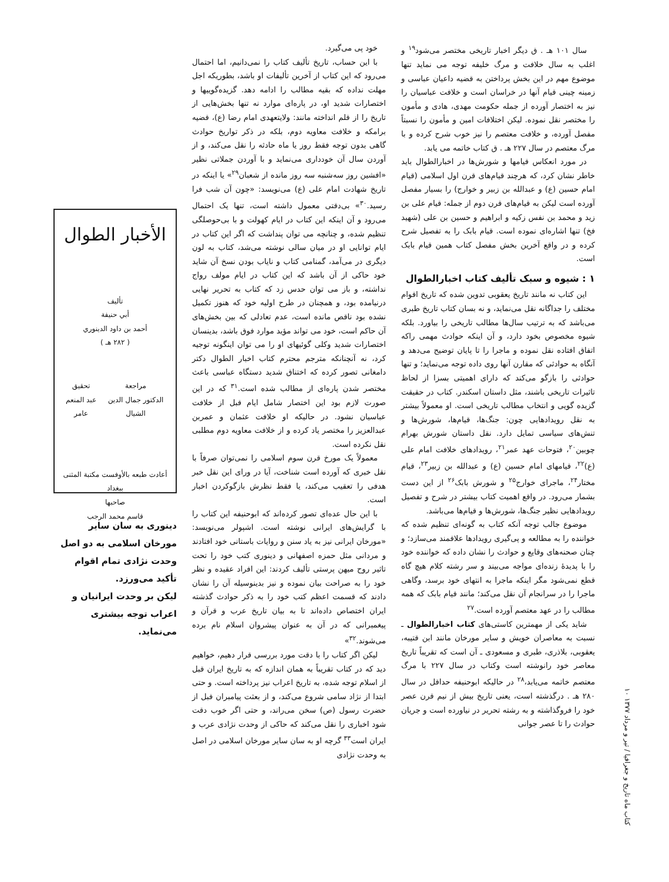کتاب ماه تاریخ و جغرافیا / تیر و مرداد ۱۳۷۷ ۱۰
سال ۱۰۱ هـ . ق دیگر اخبار تاریخی مختصر می‌شود<sup>۱۹</sup> و اغلب به سال خلافت و مرگ خلیفه توجه می نماید تنها موضوع مهم در این بخش پرداختن به قضیه داعیان عباسی و زمینه چینی قیام آنها در خراسان است و خلافت عباسیان را نیز به اختصار آورده از جمله حکومت مهدی، هادی و مأمون را مختصر نقل نموده. لیکن اختلافات امین و مأمون را نسبتاً مفصل آورده، و خلافت معتصم را نیز خوب شرح کرده و با مرگ معتصم در سال ۲۲۷ هـ . ق کتاب خاتمه می یابد.
در مورد انعکاس قیامها و شورش‌ها در اخبارالطوال باید خاطر نشان کرد، که هرچند قیام‌های قرن اول اسلامی (قیام امام حسین (ع) و عبدالله بن زبیر و خوارج) را بسیار مفصل آورده است لیکن به قیام‌های قرن دوم از جمله: قیام علی بن زید و محمد بن نفس زکیه و ابراهیم و حسین بن علی (شهید فخ) تنها اشاره‌ای نموده است. قیام بابک را به تفصیل شرح کرده و در واقع آخرین بخش مفصل کتاب همین قیام بابک است.
۱ : شیوه و سبک تألیف کتاب اخبارالطوال
این کتاب نه مانند تاریخ یعقوبی تدوین شده که تاریخ اقوام مختلف را جداگانه نقل می‌نماید، و نه بسان کتاب تاریخ طبری می‌باشد که به ترتیب سال‌ها مطالب تاریخی را بیاورد. بلکه شیوه مخصوص بخود دارد، و آن اینکه حوادث مهمی راکه اتفاق افتاده نقل نموده و ماجرا را تا پایان توضیح می‌دهد و آنگاه به حوادثی که مقارن آنها روی داده توجه می‌نماید؛ و تنها حوادثی را بازگو می‌کند که دارای اهمیتی بسزا از لحاظ تاثیرات تاریخی باشند، مثل داستان اسکندر. کتاب در حقیقت گزیده گویی و انتخاب مطالب تاریخی است. او معمولاً بیشتر به نقل رویدادهایی چون: جنگ‌ها، قیام‌ها، شورش‌ها و تنش‌های سیاسی تمایل دارد. نقل داستان شورش بهرام چوبین<sup>۲۰</sup>، فتوحات عهد عمر<sup>۲۱</sup>، رویدادهای خلافت امام علی (ع)<sup>۲۲</sup>، قیامهای امام حسین (ع) و عبدالله بن زبیر<sup>۲۳</sup>، قیام مختار<sup>۲۴</sup>، ماجرای خوارج<sup>۲۵</sup> و شورش بابک<sup>۲۶</sup> از این دست بشمار می‌رود. در واقع اهمیت کتاب بیشتر در شرح و تفصیل رویدادهایی نظیر جنگ‌ها، شورش‌ها و قیام‌ها می‌باشد.
موضوع جالب توجه آنکه کتاب به گونه‌ای تنظیم شده که خواننده را به مطالعه و پی‌گیری رویدادها علاقمند می‌سازد؛ و چنان صحنه‌های وقایع و حوادث را نشان داده که خواننده خود را با پدیدهٔ زنده‌ای مواجه می‌بیند و سر رشته کلام هیچ گاه قطع نمی‌شود مگر اینکه ماجرا به انتهای خود برسد، وگاهی ماجرا را در سرانجام آن نقل می‌کند؛ مانند قیام بابک که همه مطالب را در عهد معتصم آورده است.<sup>۲۷</sup>
شاید یکی از مهمترین کاستی‌های کتاب اخبارالطوال ـ نسبت به معاصران خویش و سایر مورخان مانند ابن قتیبه، یعقوبی، بلاذری، طبری و مسعودی ـ آن است که تقریباً تاریخ معاصر خود رانوشته است وکتاب در سال ۲۲۷ با مرگ معتصم خاتمه می‌یابد،<sup>۲۸</sup> در حالیکه ابوحنیفه حداقل در سال ۲۸۰ هـ . درگذشته است، یعنی تاریخ بیش از نیم قرن عصر خود را فروگذاشته و به رشته تحریر در نیاورده است و جریان حوادث را تا عصر جوانی
خود پی می‌گیرد.
با این حساب، تاریخ تألیف کتاب را نمی‌دانیم، اما احتمال می‌رود که این کتاب از آخرین تألیفات او باشد، بطوریکه اجل مهلت نداده که بقیه مطالب را ادامه دهد. گزیده‌گوییها و اختصارات شدید او، در پاره‌ای موارد نه تنها بخش‌هایی از تاریخ را از قلم انداخته مانند: ولایتعهدی امام رضا (ع)، قضیه برامکه و خلافت معاویه دوم، بلکه در ذکر تواریخ حوادث گاهی بدون توجه فقط روز یا ماه حادثه را نقل می‌کند، و از آوردن سال آن خودداری می‌نماید و با آوردن جملاتی نظیر «افشین روز سه‌شنبه سه روز مانده از شعبان<sup>۲۹</sup>» یا اینکه در تاریخ شهادت امام علی (ع) می‌نویسد: «چون آن شب فرا رسید.<sup>۳۰</sup>» بی‌دقتی معمول داشته است، تنها یک احتمال می‌رود و آن اینکه این کتاب در ایام کهولت و با بی‌حوصلگی تنظیم شده، و چنانچه می توان پنداشت که اگر این کتاب در ایام توانایی او در میان سالی نوشته می‌شد، کتاب به لون دیگری در می‌آمد، گمنامی کتاب و نایاب بودن نسخ آن شاید خود حاکی از آن باشد که این کتاب در ایام مولف رواج نداشته، و باز می توان حدس زد که کتاب به تحریر نهایی درنیامده بود، و همچنان در طرح اولیه خود که هنوز تکمیل نشده بود ناقص مانده است، عدم تعادلی که بین بخش‌های آن حاکم است، خود می تواند مؤید موارد فوق باشد، بدینسان اختصارات شدید وکلی گوئیهای او را می توان اینگونه توجیه کرد، نه آنچنانکه مترجم محترم کتاب اخبار الطوال دکتر دامغانی تصور کرده که اختناق شدید دستگاه عباسی باعث مختصر شدن پاره‌ای از مطالب شده است.<sup>۳۱</sup> که در این صورت لازم بود این اختصار شامل ایام قبل از خلافت عباسیان نشود. در حالیکه او خلافت عثمان و عمربن عبدالعزیز را مختصر یاد کرده و از خلافت معاویه دوم مطلبی نقل نکرده است.
معمولاً یک مورخ قرن سوم اسلامی را نمی‌توان صرفاً با نقل خبری که آورده است شناخت، آیا در ورای این نقل خبر هدفی را تعقیب می‌کند، یا فقط نظرش بازگوکردن اخبار است.
با این حال عده‌ای تصور کرده‌اند که ابوحنیفه این کتاب را با گرایش‌های ایرانی نوشته است. اشپولر می‌نویسد: «مورخان ایرانی نیز به یاد سنن و روایات باستانی خود افتادند و مردانی مثل حمزه اصفهانی و دینوری کتب خود را تحت تاثیر روح میهن پرستی تألیف کردند: این افراد عقیده و نظر خود را به صراحت بیان نموده و نیز بدینوسیله آن را نشان دادند که قسمت اعظم کتب خود را به ذکر حوادث گذشته ایران اختصاص داده‌اند تا به بیان تاریخ عرب و قرآن و پیغمبرانی که در آن به عنوان پیشروان اسلام نام برده می‌شوند.<sup>۳۲</sup>»
لیکن اگر کتاب را با دقت مورد بررسی قرار دهیم، خواهیم دید که در کتاب تقریباً به همان اندازه که به تاریخ ایران قبل از اسلام توجه شده، به تاریخ اعراب نیز پرداخته است. و حتی ابتدا از نژاد سامی شروع می‌کند، و از بعثت پیامبران قبل از حضرت رسول (ص) سخن می‌راند، و حتی اگر خوب دقت شود اخباری را نقل می‌کند که حاکی از وحدت نژادی عرب و ایران است<sup>۳۳</sup> گرچه او به سان سایر مورخان اسلامی در اصل به وحدت نژادی
الأخبار الطوال
تأليف
أبي حنيفة
أحمد بن داود الدينوري
( ٢٨٢ هـ )
مراجعة
الدكتور جمال الدين الشيال
تحقيق
عبد المنعم عامر
أعادت طبعه بالأوفست مكتبة المثنى ببغداد
صاحبها
قاسم محمد الرجب
دینوری به سان سایر مورخان اسلامی به دو اصل وحدت نژادی تمام اقوام تأکید می‌ورزد.
لیکن بر وحدت ایرانیان و اعراب توجه بیشتری می‌نماید.